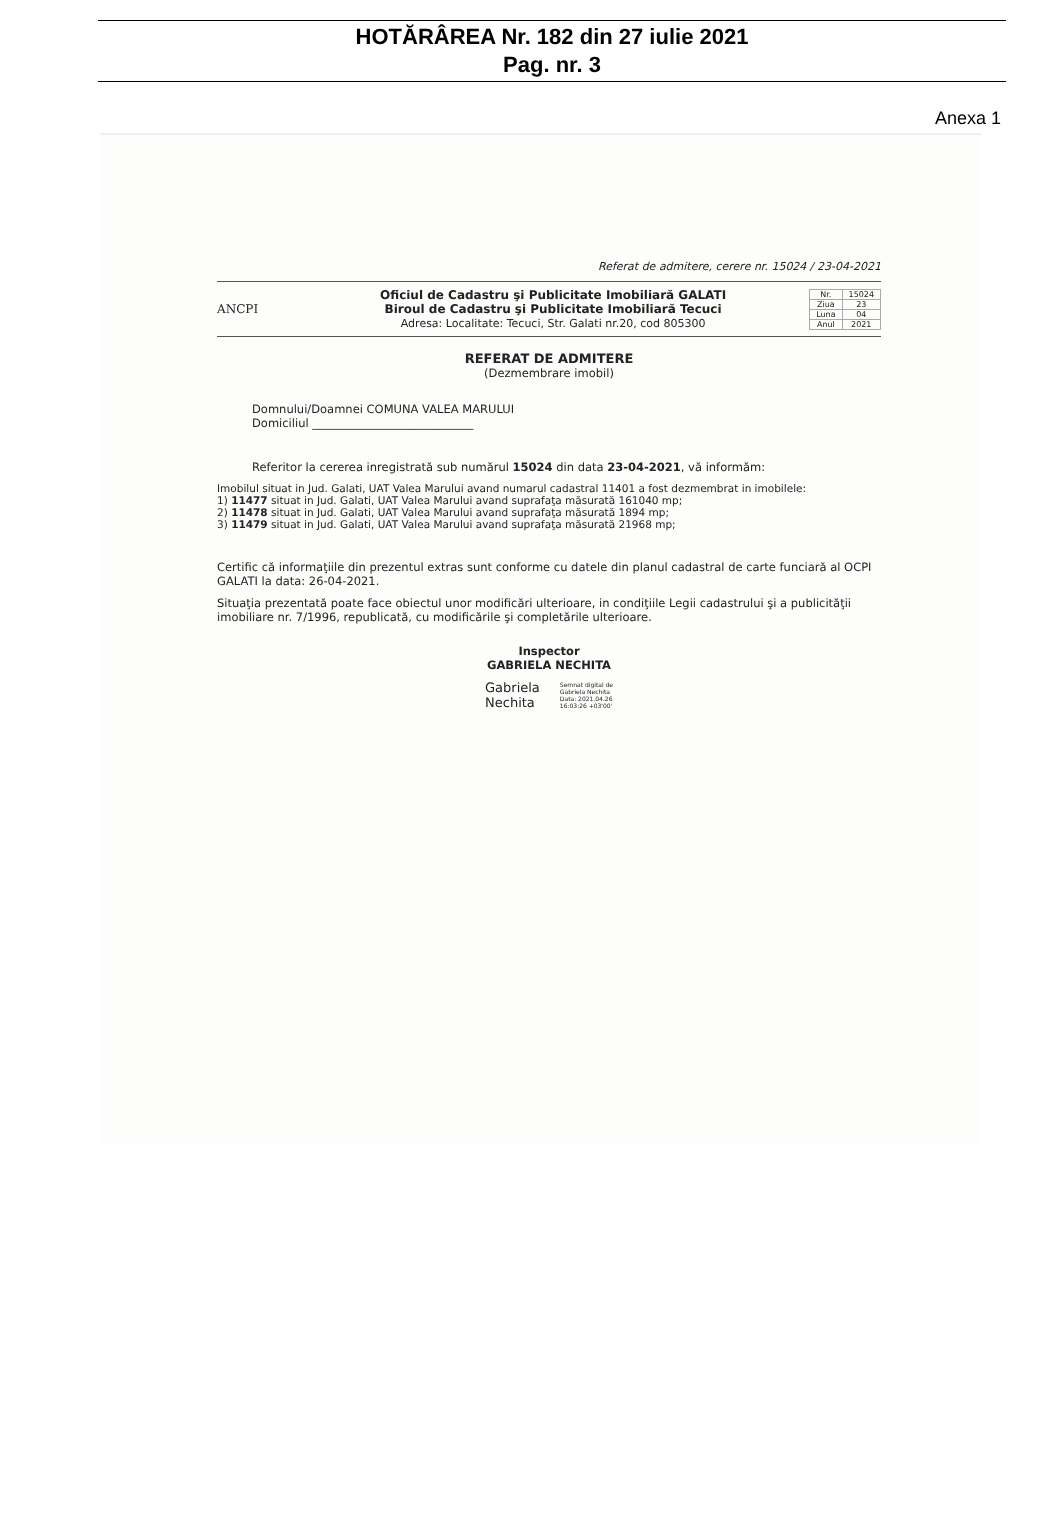HOTĂRÂREA Nr. 182 din 27 iulie 2021
Pag. nr. 3
Anexa 1
Referat de admitere, cerere nr. 15024 / 23-04-2021
ANCPI
Oficiul de Cadastru şi Publicitate Imobiliară GALATI
Biroul de Cadastru şi Publicitate Imobiliară Tecuci
Adresa: Localitate: Tecuci, Str. Galati nr.20, cod 805300
| Nr. | 15024 |
| Ziua | 23 |
| Luna | 04 |
| Anul | 2021 |
REFERAT DE ADMITERE
(Dezmembrare imobil)
Domnului/Doamnei COMUNA VALEA MARULUI
Domiciliul ____________________________
Referitor la cererea inregistrată sub numărul 15024 din data 23-04-2021, vă informăm:
Imobilul situat in Jud. Galati, UAT Valea Marului avand numarul cadastral 11401 a fost dezmembrat in imobilele:
1) 11477 situat in Jud. Galati, UAT Valea Marului avand suprafaţa măsurată 161040 mp;
2) 11478 situat in Jud. Galati, UAT Valea Marului avand suprafaţa măsurată 1894 mp;
3) 11479 situat in Jud. Galati, UAT Valea Marului avand suprafaţa măsurată 21968 mp;
Certific că informaţiile din prezentul extras sunt conforme cu datele din planul cadastral de carte funciară al OCPI GALATI la data: 26-04-2021.
Situaţia prezentată poate face obiectul unor modificări ulterioare, in condiţiile Legii cadastrului şi a publicităţii imobiliare nr. 7/1996, republicată, cu modificările şi completările ulterioare.
Inspector
GABRIELA NECHITA
Gabriela
Nechita
Semnat digital de
Gabriela Nechita
Data: 2021.04.26
16:03:26 +03'00'